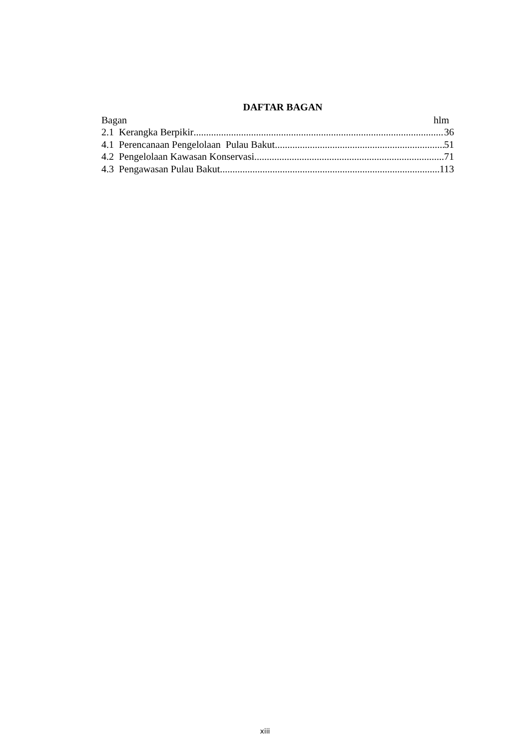DAFTAR BAGAN
Bagan hlm
2.1 Kerangka Berpikir 36
4.1 Perencanaan Pengelolaan Pulau Bakut 51
4.2 Pengelolaan Kawasan Konservasi 71
4.3 Pengawasan Pulau Bakut 113
xiii